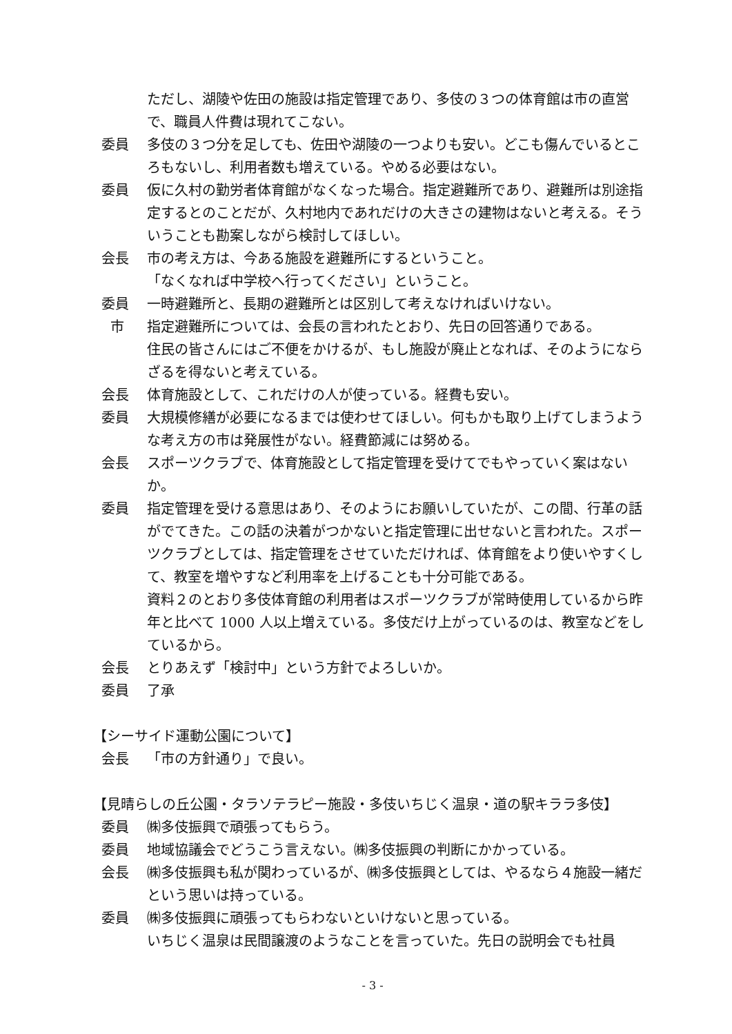ただし、湖陵や佐田の施設は指定管理であり、多伎の３つの体育館は市の直営で、職員人件費は現れてこない。
委員 多伎の３つ分を足しても、佐田や湖陵の一つよりも安い。どこも傷んでいるところもないし、利用者数も増えている。やめる必要はない。
委員 仮に久村の勤労者体育館がなくなった場合。指定避難所であり、避難所は別途指定するとのことだが、久村地内であれだけの大きさの建物はないと考える。そういうことも勘案しながら検討してほしい。
会長 市の考え方は、今ある施設を避難所にするということ。
「なくなれば中学校へ行ってください」ということ。
委員 一時避難所と、長期の避難所とは区別して考えなければいけない。
市 指定避難所については、会長の言われたとおり、先日の回答通りである。
住民の皆さんにはご不便をかけるが、もし施設が廃止となれば、そのようにならざるを得ないと考えている。
会長 体育施設として、これだけの人が使っている。経費も安い。
委員 大規模修繕が必要になるまでは使わせてほしい。何もかも取り上げてしまうような考え方の市は発展性がない。経費節減には努める。
会長 スポーツクラブで、体育施設として指定管理を受けてでもやっていく案はないか。
委員 指定管理を受ける意思はあり、そのようにお願いしていたが、この間、行革の話がでてきた。この話の決着がつかないと指定管理に出せないと言われた。スポーツクラブとしては、指定管理をさせていただければ、体育館をより使いやすくして、教室を増やすなど利用率を上げることも十分可能である。
資料２のとおり多伎体育館の利用者はスポーツクラブが常時使用しているから昨年と比べて 1000 人以上増えている。多伎だけ上がっているのは、教室などをしているから。
会長 とりあえず「検討中」という方針でよろしいか。
委員 了承
【シーサイド運動公園について】
会長 「市の方針通り」で良い。
【見晴らしの丘公園・タラソテラピー施設・多伎いちじく温泉・道の駅キララ多伎】
委員 ㈱多伎振興で頑張ってもらう。
委員 地域協議会でどうこう言えない。㈱多伎振興の判断にかかっている。
会長 ㈱多伎振興も私が関わっているが、㈱多伎振興としては、やるなら４施設一緒だという思いは持っている。
委員 ㈱多伎振興に頑張ってもらわないといけないと思っている。
いちじく温泉は民間譲渡のようなことを言っていた。先日の説明会でも社員
- 3 -